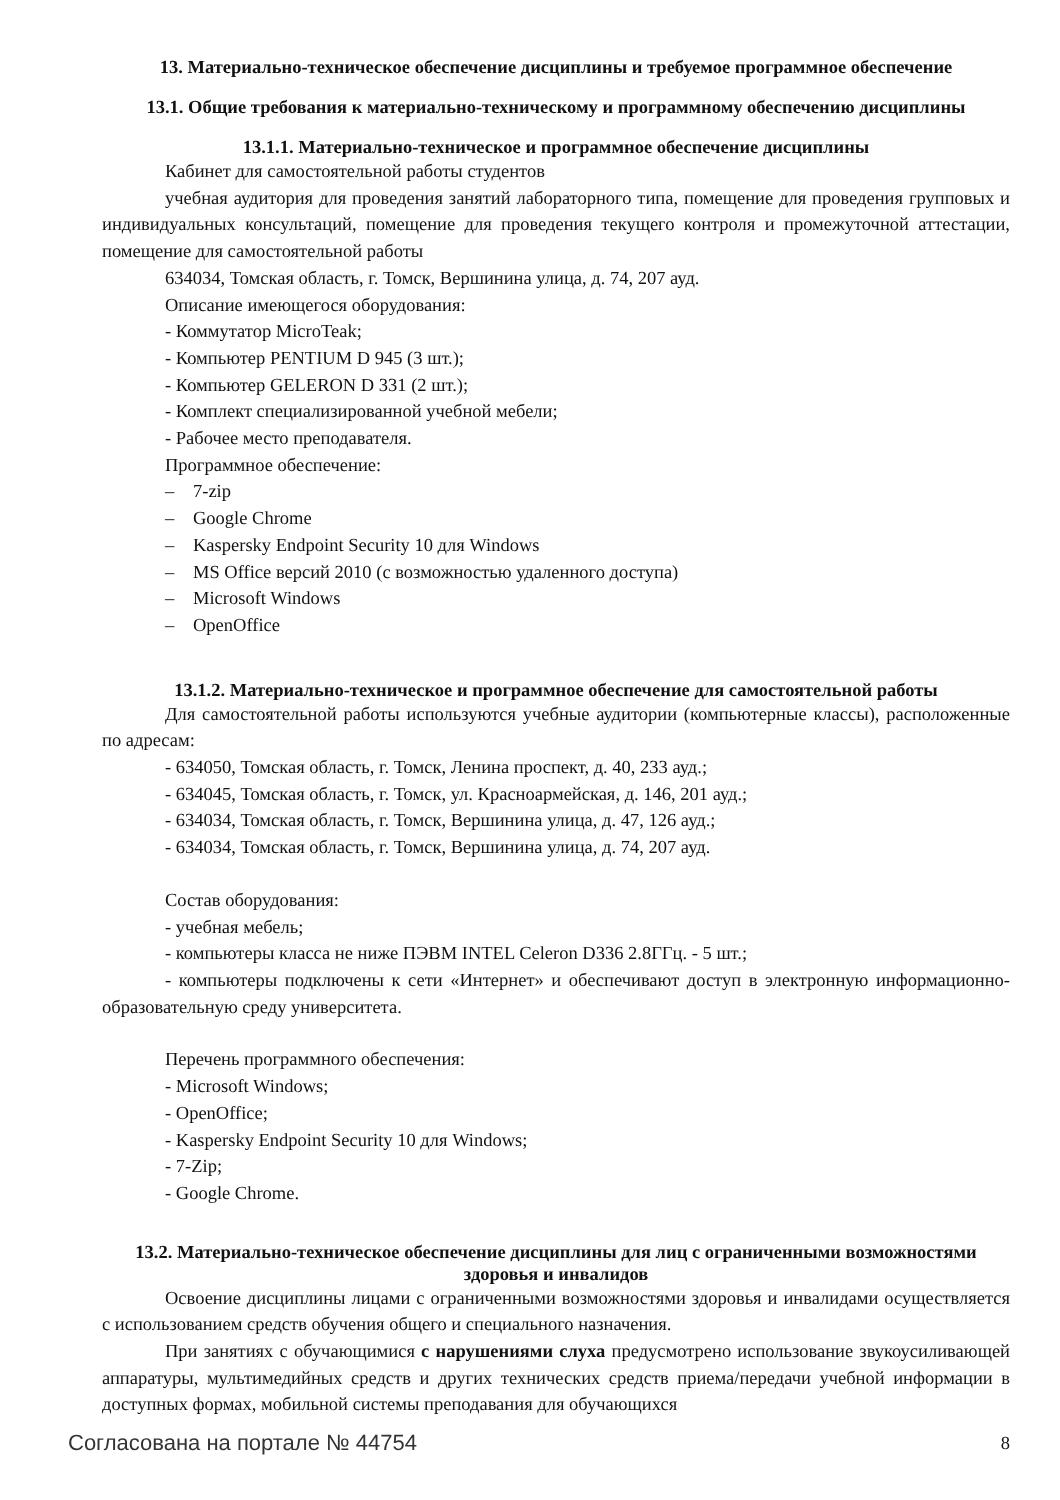13. Материально-техническое обеспечение дисциплины и требуемое программное обеспечение
13.1. Общие требования к материально-техническому и программному обеспечению дисциплины
13.1.1. Материально-техническое и программное обеспечение дисциплины
Кабинет для самостоятельной работы студентов
учебная аудитория для проведения занятий лабораторного типа, помещение для проведения групповых и индивидуальных консультаций, помещение для проведения текущего контроля и промежуточной аттестации, помещение для самостоятельной работы
634034, Томская область, г. Томск, Вершинина улица, д. 74, 207 ауд.
Описание имеющегося оборудования:
- Коммутатор MicroTeak;
- Компьютер PENTIUM D 945 (3 шт.);
- Компьютер GELERON D 331 (2 шт.);
- Комплект специализированной учебной мебели;
- Рабочее место преподавателя.
Программное обеспечение:
– 7-zip
– Google Chrome
– Kaspersky Endpoint Security 10 для Windows
– MS Office версий 2010 (с возможностью удаленного доступа)
– Microsoft Windows
– OpenOffice
13.1.2. Материально-техническое и программное обеспечение для самостоятельной работы
Для самостоятельной работы используются учебные аудитории (компьютерные классы), расположенные по адресам:
- 634050, Томская область, г. Томск, Ленина проспект, д. 40, 233 ауд.;
- 634045, Томская область, г. Томск, ул. Красноармейская, д. 146, 201 ауд.;
- 634034, Томская область, г. Томск, Вершинина улица, д. 47, 126 ауд.;
- 634034, Томская область, г. Томск, Вершинина улица, д. 74, 207 ауд.
Состав оборудования:
- учебная мебель;
- компьютеры класса не ниже ПЭВМ INTEL Celeron D336 2.8ГГц. - 5 шт.;
- компьютеры подключены к сети «Интернет» и обеспечивают доступ в электронную информационно-образовательную среду университета.
Перечень программного обеспечения:
- Microsoft Windows;
- OpenOffice;
- Kaspersky Endpoint Security 10 для Windows;
- 7-Zip;
- Google Chrome.
13.2. Материально-техническое обеспечение дисциплины для лиц с ограниченными возможностями здоровья и инвалидов
Освоение дисциплины лицами с ограниченными возможностями здоровья и инвалидами осуществляется с использованием средств обучения общего и специального назначения.
При занятиях с обучающимися с нарушениями слуха предусмотрено использование звукоусиливающей аппаратуры, мультимедийных средств и других технических средств приема/передачи учебной информации в доступных формах, мобильной системы преподавания для обучающихся
Согласована на портале № 44754 8